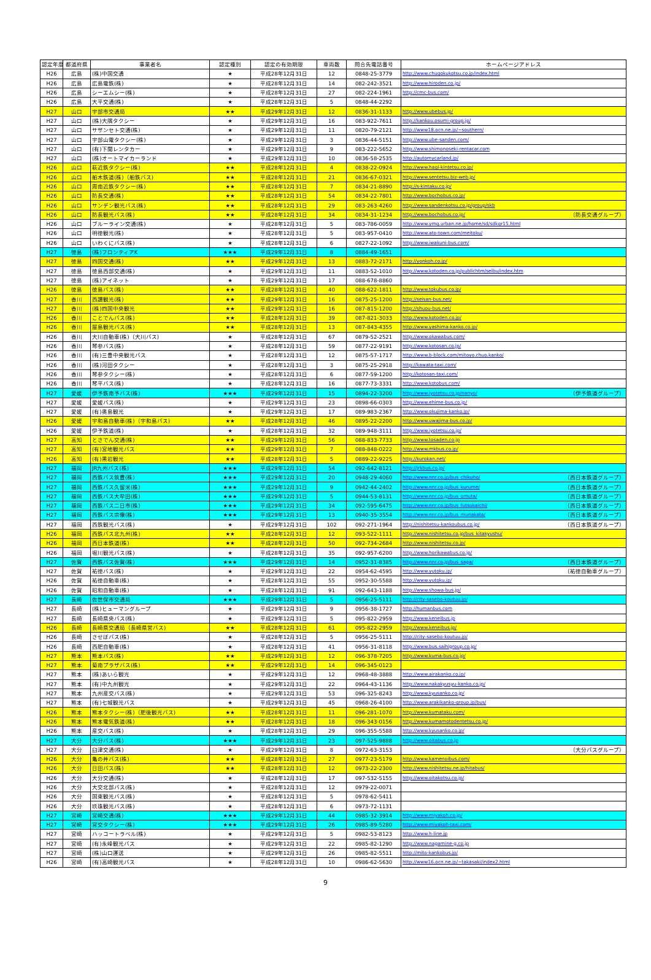| 認定年度 | 都道府県 | 事業者名 | 認定種別 | 認定の有効期限 | 車両数 | 問合先電話番号 | ホームページアドレス |
| --- | --- | --- | --- | --- | --- | --- | --- |
| H26 | 広島 | (株)中国交通 | ★ | 平成28年12月31日 | 12 | 0848-25-3779 | http://www.chugokukotsu.co.jp/index.html |
| H26 | 広島 | 広島電鉄(株) | ★ | 平成28年12月31日 | 14 | 082-242-3521 | http://www.hiroden.co.jp/ |
| H26 | 広島 | シーエムシー(株) | ★ | 平成28年12月31日 | 27 | 082-224-1961 | http://cmc-bus.com/ |
| H26 | 広島 | 大平交通(株) | ★ | 平成28年12月31日 | 5 | 0848-44-2292 | |
| H27 | 山口 | 宇部市交通局 | ★★ | 平成29年12月31日 | 12 | 0836-31-1133 | http://www.ubebus.jp/ |
| H27 | 山口 | (株)大隅タクシー | ★ | 平成29年12月31日 | 16 | 083-922-7611 | http://kankou.osumi-group.jp/ |
| H27 | 山口 | サザンセト交通(株) | ★ | 平成29年12月31日 | 11 | 0820-79-2121 | http://www18.ocn.ne.jp/~southern/ |
| H27 | 山口 | 宇部山電タクシー(株) | ★ | 平成29年12月31日 | 3 | 0836-44-5151 | http://www.ube-sanden.com/ |
| H27 | 山口 | (有)下関レンタカー | ★ | 平成29年12月31日 | 9 | 083-222-5652 | http://www.shimonoseki-rentacar.com |
| H27 | 山口 | (株)オートマイカーランド | ★ | 平成29年12月31日 | 10 | 0836-58-2535 | http://automycarland.jp/ |
| H26 | 山口 | 萩近鉄タクシー(株) | ★★ | 平成28年12月31日 | 4 | 0838-22-0924 | http://www.hagi-kintetsu.co.jp/ |
| H26 | 山口 | 船木鉄道(株)（船鉄バス) | ★★ | 平成28年12月31日 | 21 | 0836-67-0321 | http://www.sentetsu.biz-web.jp/ |
| H26 | 山口 | 周南近鉄タクシー(株) | ★★ | 平成28年12月31日 | 7 | 0834-21-8890 | http://s-kintaku.co.jp/ |
| H26 | 山口 | 防長交通(株) | ★★ | 平成28年12月31日 | 54 | 0834-22-7801 | http://www.bochobus.co.jp/ |
| H26 | 山口 | サンデン観光バス(株) | ★★ | 平成28年12月31日 | 29 | 083-263-4260 | http://www.sandenkotsu.co.jp/group/skb |
| H26 | 山口 | 防長観光バス(株) | ★★ | 平成28年12月31日 | 34 | 0834-31-1234 | http://www.bochobus.co.jp/ （防長交通グループ） |
| H26 | 山口 | ブルーライン交通(株) | ★ | 平成28年12月31日 | 5 | 083-786-0059 | http://www.ymg.urban.ne.jp/home/sd/sdkgr15.html |
| H26 | 山口 | 明徳観光(株) | ★ | 平成28年12月31日 | 5 | 083-957-0410 | http://www.ato-town.com/meitoku/ |
| H26 | 山口 | いわくにバス(株) | ★ | 平成28年12月31日 | 6 | 0827-22-1092 | http://www.iwakuni-bus.com/ |
| H27 | 徳島 | (株)フロンティアK | ★★★ | 平成29年12月31日 | 8 | 0884-49-1651 | |
| H27 | 徳島 | 四国交通(株) | ★★ | 平成29年12月31日 | 13 | 0883-72-2171 | http://yonkoh.co.jp/ |
| H27 | 徳島 | 徳島西部交通(株) | ★ | 平成29年12月31日 | 11 | 0883-52-1010 | http://www.kotoden.co.jp/publichtm/seibu/index.htm |
| H27 | 徳島 | (株)アイネット | ★ | 平成29年12月31日 | 17 | 088-678-8860 | |
| H26 | 徳島 | 徳島バス(株) | ★★ | 平成28年12月31日 | 40 | 088-622-1811 | http://www.tokubus.co.jp/ |
| H27 | 香川 | 西讃観光(株) | ★★ | 平成29年12月31日 | 16 | 0875-25-1200 | http://seisan-bus.net/ |
| H27 | 香川 | (株)四国中央観光 | ★★ | 平成29年12月31日 | 16 | 087-815-1200 | http://shuou-bus.net/ |
| H26 | 香川 | ことでんバス(株) | ★★ | 平成28年12月31日 | 39 | 087-821-3033 | http://www.kotoden.co.jp/ |
| H26 | 香川 | 屋島観光バス(株) | ★★ | 平成28年12月31日 | 13 | 087-843-4355 | http://www.yashima-kanko.co.jp/ |
| H26 | 香川 | 大川自動車(株)（大川バス) | ★ | 平成28年12月31日 | 67 | 0879-52-2521 | http://www.okawabus.com/ |
| H26 | 香川 | 琴参バス(株) | ★ | 平成28年12月31日 | 59 | 0877-22-9191 | http://www.kotosan.co.jp/ |
| H26 | 香川 | (有)三豊中央観光バス | ★ | 平成28年12月31日 | 12 | 0875-57-1717 | http://www.b-block.com/mitoyo.chuo.kanko/ |
| H26 | 香川 | (株)河田タクシー | ★ | 平成28年12月31日 | 3 | 0875-25-2918 | http://kawata-taxi.com/ |
| H26 | 香川 | 琴参タクシー(株) | ★ | 平成28年12月31日 | 6 | 0877-59-1200 | http://kotosan-taxi.com/ |
| H26 | 香川 | 琴平バス(株) | ★ | 平成28年12月31日 | 16 | 0877-73-3331 | http://www.kotobus.com/ |
| H27 | 愛媛 | 伊予鉄南予バス(株) | ★★★ | 平成29年12月31日 | 15 | 0894-22-3200 | http://www.iyotetsu.co.jp/nanyo/ （伊予鉄道グループ） |
| H27 | 愛媛 | 愛媛バス(株) | ★ | 平成29年12月31日 | 23 | 0898-66-0303 | http://www.ehime-bus.co.jp/ |
| H27 | 愛媛 | (有)奥島観光 | ★ | 平成29年12月31日 | 17 | 089-983-2367 | http://www.okujima-kanko.jp/ |
| H26 | 愛媛 | 宇和島自動車(株)（宇和島バス) | ★★ | 平成28年12月31日 | 46 | 0895-22-2200 | http://www.uwajima-bus.co.jp/ |
| H26 | 愛媛 | 伊予鉄道(株) | ★ | 平成28年12月31日 | 32 | 089-948-3111 | http://www.iyotetsu.co.jp/ |
| H27 | 高知 | とさでん交通(株) | ★★ | 平成29年12月31日 | 56 | 088-833-7733 | http://www.tosaden.co.jp |
| H27 | 高知 | (有)宮地観光バス | ★★ | 平成29年12月31日 | 7 | 088-848-0222 | http://www.mkbus.co.jp/ |
| H26 | 高知 | (有)黒岩観光 | ★★ | 平成28年12月31日 | 5 | 0889-22-9225 | http://kurokan.net/ |
| H27 | 福岡 | JR九州バス(株) | ★★★ | 平成29年12月31日 | 54 | 092-642-8121 | http://jrkbus.co.jp/ |
| H27 | 福岡 | 西鉄バス筑豊(株) | ★★★ | 平成29年12月31日 | 20 | 0948-29-4060 | http://www.nnr.co.jp/bus_chikuho/ （西日本鉄道グループ） |
| H27 | 福岡 | 西鉄バス久留米(株) | ★★★ | 平成29年12月31日 | 9 | 0942-44-2402 | http://www.nnr.co.jp/bus_kurume/ （西日本鉄道グループ） |
| H27 | 福岡 | 西鉄バス大牟田(株) | ★★★ | 平成29年12月31日 | 5 | 0944-53-8131 | http://www.nnr.co.jp/bus_omuta/ （西日本鉄道グループ） |
| H27 | 福岡 | 西鉄バス二日市(株) | ★★★ | 平成29年12月31日 | 34 | 092-595-6475 | http://www.nnr.co.jp/bus_futsukaichi/ （西日本鉄道グループ） |
| H27 | 福岡 | 西鉄バス宗像(株) | ★★★ | 平成29年12月31日 | 13 | 0940-35-3554 | http://www.nnr.co.jp/bus_munakata/ （西日本鉄道グループ） |
| H27 | 福岡 | 西鉄観光バス(株) | ★ | 平成29年12月31日 | 102 | 092-271-1964 | http://nishitetsu-kankoubus.co.jp/ （西日本鉄道グループ） |
| H26 | 福岡 | 西鉄バス北九州(株) | ★★ | 平成28年12月31日 | 12 | 093-522-1111 | http://www.nishitetsu.co.jp/bus_kitakyushu/ |
| H26 | 福岡 | 西日本鉄道(株) | ★★ | 平成28年12月31日 | 50 | 092-734-2684 | http://www.nishitetsu.co.jp/ |
| H26 | 福岡 | 堀川観光バス(株) | ★ | 平成28年12月31日 | 35 | 092-957-6200 | http://www.horikawabus.co.jp/ |
| H27 | 佐賀 | 西鉄バス佐賀(株) | ★★★ | 平成29年12月31日 | 14 | 0952-31-8385 | http://www.nnr.co.jp/bus_saga/ （西日本鉄道グループ） |
| H27 | 佐賀 | 祐徳バス(株) | ★ | 平成29年12月31日 | 22 | 0954-62-4595 | http://www.yutoku.jp/ （祐徳自動車グループ） |
| H26 | 佐賀 | 祐徳自動車(株) | ★ | 平成28年12月31日 | 55 | 0952-30-5588 | http://www.yutoku.jp/ |
| H26 | 佐賀 | 昭和自動車(株) | ★ | 平成28年12月31日 | 91 | 092-643-1188 | http://www.showa-bus.jp/ |
| H27 | 長崎 | 佐世保市交通局 | ★★★ | 平成29年12月31日 | 5 | 0956-25-5111 | http://city-sasebo-koutuu.jp/ |
| H27 | 長崎 | (株)ヒューマングループ | ★ | 平成29年12月31日 | 9 | 0956-38-1727 | http://humanbus.com |
| H27 | 長崎 | 長崎県央バス(株) | ★ | 平成29年12月31日 | 5 | 095-822-2959 | http://www.keneibus.jp |
| H26 | 長崎 | 長崎県交通局（長崎県営バス) | ★★ | 平成28年12月31日 | 61 | 095-822-2959 | http://www.keneibus.jp/ |
| H26 | 長崎 | させぼバス(株) | ★ | 平成28年12月31日 | 5 | 0956-25-5111 | http://city-sasebo-koutuu.jp/ |
| H26 | 長崎 | 西肥自動車(株) | ★ | 平成28年12月31日 | 41 | 0956-31-8118 | http://www.bus.saihigroup.co.jp/ |
| H27 | 熊本 | 熊本バス(株) | ★★ | 平成29年12月31日 | 12 | 096-378-7205 | http://www.kuma-bus.co.jp/ |
| H27 | 熊本 | 菊南プラザバス(株) | ★★ | 平成29年12月31日 | 14 | 096-345-0123 | |
| H27 | 熊本 | (株)あいら観光 | ★ | 平成29年12月31日 | 12 | 0968-48-3888 | http://www.airakanko.co.jp/ |
| H27 | 熊本 | (有)中九州観光 | ★ | 平成29年12月31日 | 22 | 0964-43-1136 | http://www.nakakyusyu-kanko.co.jp/ |
| H27 | 熊本 | 九州産交バス(株) | ★ | 平成29年12月31日 | 53 | 096-325-8243 | http://www.kyusanko.co.jp/ |
| H27 | 熊本 | (有)七城観光バス | ★ | 平成29年12月31日 | 45 | 0968-26-4100 | http://www.arakikanko-group.jp/bus/ |
| H26 | 熊本 | 熊本タクシー(株)（肥後観光バス) | ★★ | 平成28年12月31日 | 11 | 096-281-1070 | http://www.kumataku.com/ |
| H26 | 熊本 | 熊本電気鉄道(株) | ★★ | 平成28年12月31日 | 18 | 096-343-0156 | http://www.kumamotodentetsu.co.jp/ |
| H26 | 熊本 | 産交バス(株) | ★ | 平成28年12月31日 | 29 | 096-355-5588 | http://www.kyusanko.co.jp/ |
| H27 | 大分 | 大分バス(株) | ★★★ | 平成29年12月31日 | 23 | 097-525-9888 | http://www.oitabus.co.jp |
| H27 | 大分 | 臼津交通(株) | ★ | 平成29年12月31日 | 8 | 0972-63-3153 | （大分バスグループ） |
| H26 | 大分 | 亀の井バス(株) | ★★ | 平成28年12月31日 | 27 | 0977-23-5179 | http://www.kamenoibus.com/ |
| H26 | 大分 | 日田バス(株) | ★★ | 平成28年12月31日 | 12 | 0973-22-2300 | http://www.nishitetsu.ne.jp/hitabus/ |
| H26 | 大分 | 大分交通(株) | ★ | 平成28年12月31日 | 17 | 097-532-5155 | http://www.oitakotsu.co.jp/ |
| H26 | 大分 | 大交北部バス(株) | ★ | 平成28年12月31日 | 12 | 0979-22-0071 | |
| H26 | 大分 | 国東観光バス(株) | ★ | 平成28年12月31日 | 5 | 0978-62-5411 | |
| H26 | 大分 | 玖珠観光バス(株) | ★ | 平成28年12月31日 | 6 | 0973-72-1131 | |
| H27 | 宮崎 | 宮崎交通(株) | ★★★ | 平成29年12月31日 | 44 | 0985-32-3914 | http://www.miyakoh.co.jp/ |
| H27 | 宮崎 | 宮交タクシー(株) | ★★★ | 平成29年12月31日 | 26 | 0985-89-5280 | http://www.miyakoh-taxi.com/ |
| H27 | 宮崎 | ハッコートラベル(株) | ★ | 平成29年12月31日 | 5 | 0982-53-8123 | http://www.h-line.jp |
| H27 | 宮崎 | (有)永峰観光バス | ★ | 平成29年12月31日 | 22 | 0985-82-1290 | http://www.nagamine-g.co.jp |
| H27 | 宮崎 | (株)山口運送 | ★ | 平成29年12月31日 | 26 | 0985-82-5511 | http://mito-kankobus.jp/ |
| H26 | 宮崎 | (有)高崎観光バス | ★ | 平成28年12月31日 | 10 | 0986-62-5630 | http://www16.ocn.ne.jp/~takasaki/index2.html |
9